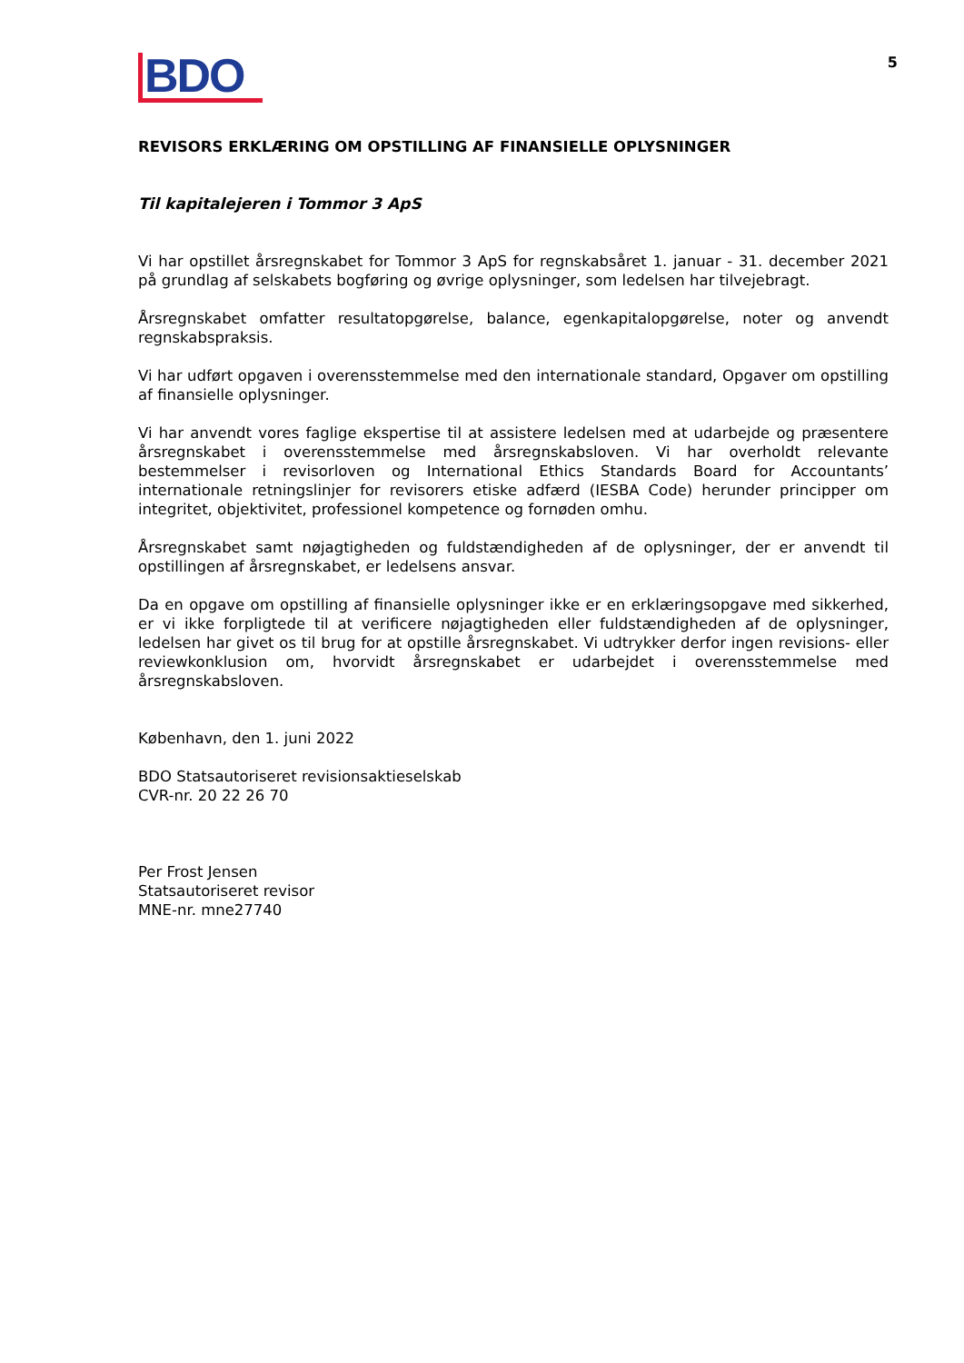BDO
5
REVISORS ERKLÆRING OM OPSTILLING AF FINANSIELLE OPLYSNINGER
Til kapitalejeren i Tommor 3 ApS
Vi har opstillet årsregnskabet for Tommor 3 ApS for regnskabsåret 1. januar - 31. december 2021 på grundlag af selskabets bogføring og øvrige oplysninger, som ledelsen har tilvejebragt.
Årsregnskabet omfatter resultatopgørelse, balance, egenkapitalopgørelse, noter og anvendt regnskabspraksis.
Vi har udført opgaven i overensstemmelse med den internationale standard, Opgaver om opstilling af finansielle oplysninger.
Vi har anvendt vores faglige ekspertise til at assistere ledelsen med at udarbejde og præsentere års­regnskabet i overensstemmelse med årsregnskabsloven. Vi har overholdt relevante bestemmelser i revisorloven og International Ethics Standards Board for Accountants’ internationale retningslinjer for revisorers etiske adfærd (IESBA Code) herunder principper om integritet, objektivitet, professionel kompetence og fornøden omhu.
Årsregnskabet samt nøjagtigheden og fuldstændigheden af de oplysninger, der er anvendt til opstillingen af årsregnskabet, er ledelsens ansvar.
Da en opgave om opstilling af finansielle oplysninger ikke er en erklæringsopgave med sikkerhed, er vi ikke forpligtede til at verificere nøjagtigheden eller fuldstændigheden af de oplysninger, ledelsen har givet os til brug for at opstille årsregnskabet. Vi udtrykker derfor ingen revisions- eller reviewkonklusion om, hvorvidt årsregnskabet er udarbejdet i overensstemmelse med årsregnskabslo­ven.
København, den 1. juni 2022
BDO Statsautoriseret revisionsaktieselskab
CVR-nr. 20 22 26 70
Per Frost Jensen
Statsautoriseret revisor
MNE-nr. mne27740